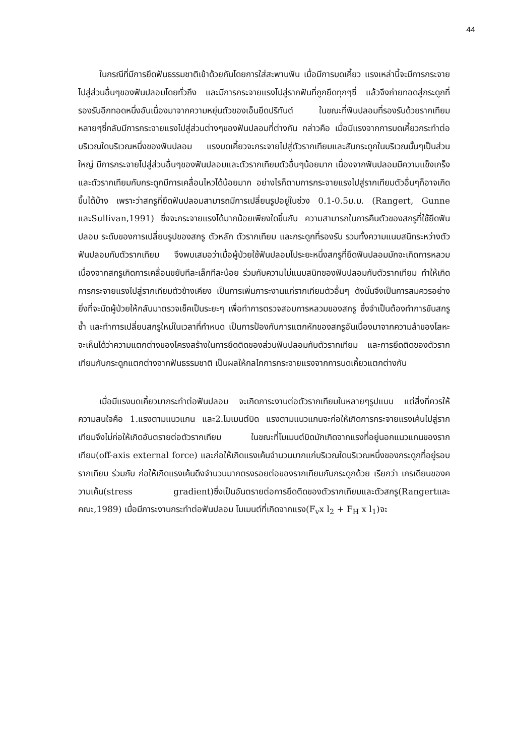44
ในกรณีที่มีการยึดฟันธรรมชาติเข้าด้วยกันโดยการใส่สะพานฟัน เมื่อมีการบดเคี้ยว แรงเหล่านี้จะมีการกระจายไปสู่ส่วนอื่นๆของฟันปลอมโดยทั่วถึง และมีการกระจายแรงไปสู่รากฟันที่ถูกยึดทุกๆซี่ แล้วจึงถ่ายทอดสู่กระดูกที่รองรับอีกทอดหนึ่งอันเนื่องมาจากความหยุ่นตัวของเอ็นยึดปริทันต์ ในขณะที่ฟันปลอมที่รองรับด้วยรากเทียมหลายๆซี่กลับมีการกระจายแรงไปสู่ส่วนต่างๆของฟันปลอมที่ต่างกัน กล่าวคือ เมื่อมีแรงจากการบดเคี้ยวกระทำต่อบริเวณใดบริเวณหนึ่งของฟันปลอม แรงบดเคี้ยวจะกระจายไปสู่ตัวรากเทียมและสันกระดูกในบริเวณนั้นๆเป็นส่วนใหญ่ มีการกระจายไปสู่ส่วนอื่นๆของฟันปลอมและตัวรากเทียมตัวอื่นๆน้อยมาก เนื่องจากฟันปลอมมีความแข็งเกร็งและตัวรากเทียมกับกระดูกมีการเคลื่อนไหวได้น้อยมาก อย่างไรก็ตามการกระจายแรงไปสู่รากเทียมตัวอื่นๆก็อาจเกิดขึ้นได้บ้าง เพราะว่าสกรูที่ยึดฟันปลอมสามารถมีการเปลี่ยนรูปอยู่ในช่วง 0.1-0.5ม.ม. (Rangert, Gunne และSullivan,1991) ซึ่งจะกระจายแรงได้มากน้อยเพียงใดขึ้นกับ ความสามารถในการคืนตัวของสกรูที่ใช้ยึดฟันปลอม ระดับของการเปลี่ยนรูปของสกรู ตัวหลัก ตัวรากเทียม และกระดูกที่รองรับ รวมทั้งความแนบสนิทระหว่างตัวฟันปลอมกับตัวรากเทียม จึงพบเสมอว่าเมื่อผู้ป่วยใช้ฟันปลอมไประยะหนึ่งสกรูที่ยึดฟันปลอมมักจะเกิดการหลวม เนื่องจากสกรูเกิดการเคลื่อนขยับทีละเล็กทีละน้อย ร่วมกับความไม่แนบสนิทของฟันปลอมกับตัวรากเทียม ทำให้เกิดการกระจายแรงไปสู่รากเทียมตัวข้างเคียง เป็นการเพิ่มภาระงานแก่รากเทียมตัวอื่นๆ ดังนั้นจึงเป็นการสมควรอย่างยิ่งที่จะนัดผู้ป่วยให้กลับมาตรวจเช็คเป็นระยะๆ เพื่อทำการตรวจสอบการหลวมของสกรู ซึ่งจำเป็นต้องทำการขันสกรูซ้ำ และทำการเปลี่ยนสกรูใหม่ในเวลาที่กำหนด เป็นการป้องกันการแตกหักของสกรูอันเนื่องมาจากความล้าของโลหะ จะเห็นได้ว่าความแตกต่างของโครงสร้างในการยึดติดของส่วนฟันปลอมกับตัวรากเทียม และการยึดติดของตัวรากเทียมกับกระดูกแตกต่างจากฟันธรรมชาติ เป็นผลให้กลไกการกระจายแรงจากการบดเคี้ยวแตกต่างกัน
เมื่อมีแรงบดเคี้ยวมากระทำต่อฟันปลอม จะเกิดภาระงานต่อตัวรากเทียมในหลายๆรูปแบบ แต่สิ่งที่ควรให้ความสนใจคือ 1.แรงตามแนวแกน และ2.โมเมนต์บิด แรงตามแนวแกนจะก่อให้เกิดการกระจายแรงเค้นไปสู่รากเทียมจึงไม่ก่อให้เกิดอันตรายต่อตัวรากเทียม ในขณะที่โมเมนต์บิดมักเกิดจากแรงที่อยู่นอกแนวแกนของรากเทียม(off-axis external force) และก่อให้เกิดแรงเค้นจำนวนมากแก่บริเวณใดบริเวณหนึ่งของกระดูกที่อยู่รอบรากเทียม ร่วมกับ ก่อให้เกิดแรงเค้นดึงจำนวนมากตรงรอยต่อของรากเทียมกับกระดูกด้วย เรียกว่า เกรเดียนของความเค้น(stress gradient)ซึ่งเป็นอันตรายต่อการยึดติดของตัวรากเทียมและตัวสกรู(Rangertและคณะ,1989) เมื่อมีภาระงานกระทำต่อฟันปลอม โมเมนต์ที่เกิดจากแรง(F<sub>v</sub>x l<sub>2</sub> + F<sub>H</sub> x l<sub>1</sub>)จะ